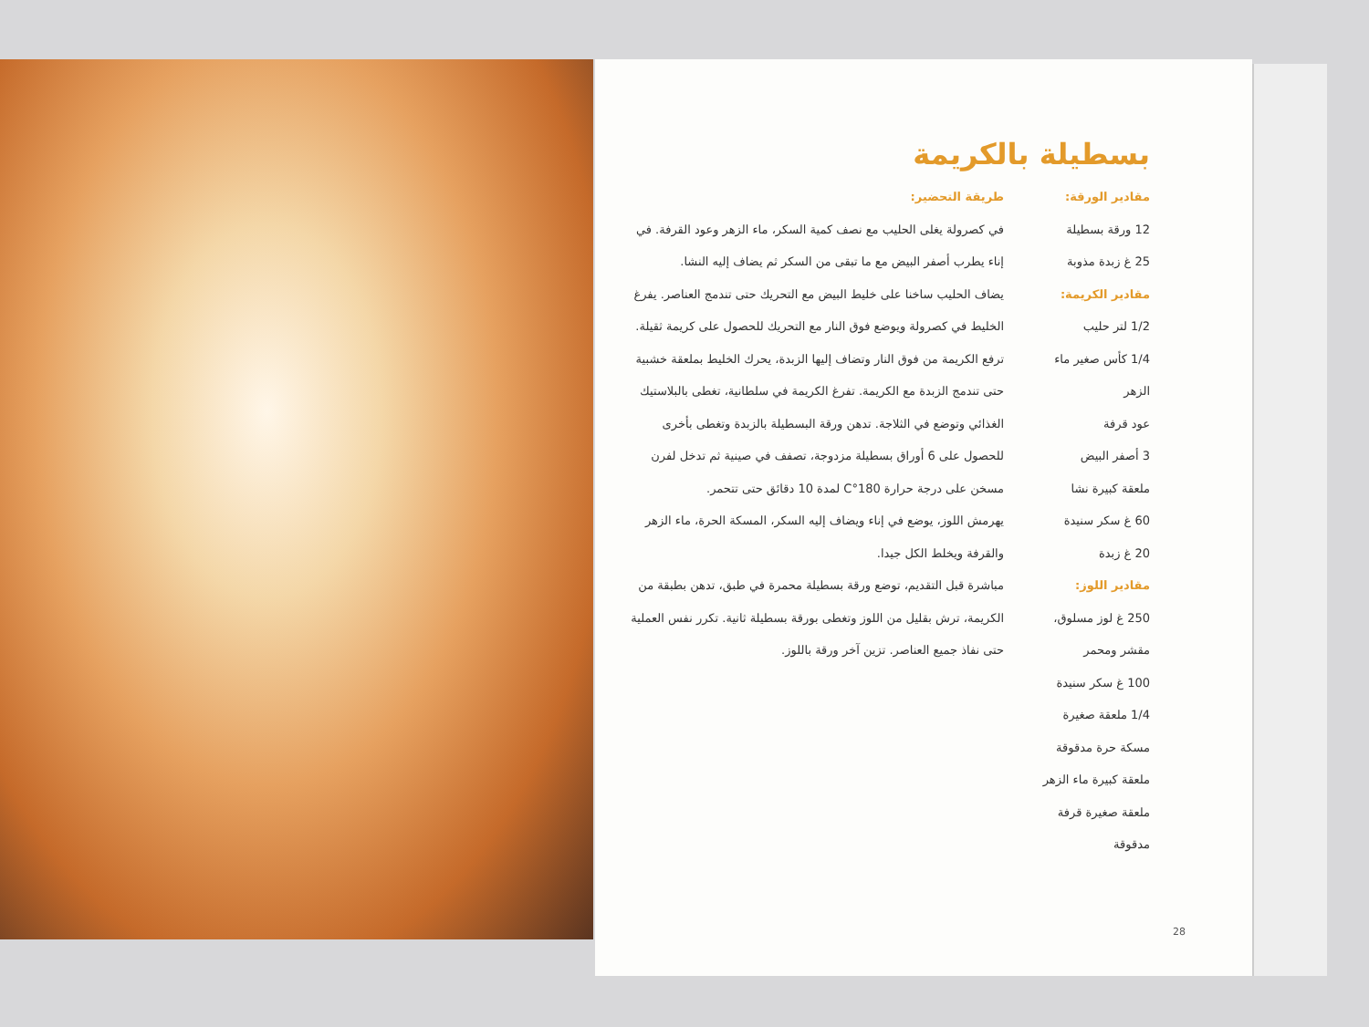بسطيلة بالكريمة
مقادير الورقة:
12 ورقة بسطيلة
25 غ زبدة مذوبة
مقادير الكريمة:
1/2 لتر حليب
1/4 كأس صغير ماء الزهر
عود قرفة
3 أصفر البيض
ملعقة كبيرة نشا
60 غ سكر سنيدة
20 غ زبدة
مقادير اللوز:
250 غ لوز مسلوق، مقشر ومحمر
100 غ سكر سنيدة
1/4 ملعقة صغيرة مسكة حرة مدقوقة
ملعقة كبيرة ماء الزهر
ملعقة صغيرة قرفة مدقوقة
طريقة التحضير:
في كصرولة يغلى الحليب مع نصف كمية السكر، ماء الزهر وعود القرفة. في إناء يطرب أصفر البيض مع ما تبقى من السكر ثم يضاف إليه النشا.
يضاف الحليب ساخنا على خليط البيض مع التحريك حتى تندمج العناصر. يفرغ الخليط في كصرولة ويوضع فوق النار مع التحريك للحصول على كريمة ثقيلة.
ترفع الكريمة من فوق النار وتضاف إليها الزبدة، يحرك الخليط بملعقة خشبية حتى تندمج الزبدة مع الكريمة. تفرغ الكريمة في سلطانية، تغطى بالبلاستيك الغذائي وتوضع في الثلاجة. تدهن ورقة البسطيلة بالزبدة وتغطى بأخرى للحصول على 6 أوراق بسطيلة مزدوجة، تصفف في صينية ثم تدخل لفرن مسخن على درجة حرارة 180°C لمدة 10 دقائق حتى تتحمر.
يهرمش اللوز، يوضع في إناء ويضاف إليه السكر، المسكة الحرة، ماء الزهر والقرفة ويخلط الكل جيدا.
مباشرة قبل التقديم، توضع ورقة بسطيلة محمرة في طبق، تدهن بطبقة من الكريمة، ترش بقليل من اللوز وتغطى بورقة بسطيلة ثانية. تكرر نفس العملية حتى نفاذ جميع العناصر. تزين آخر ورقة باللوز.
28